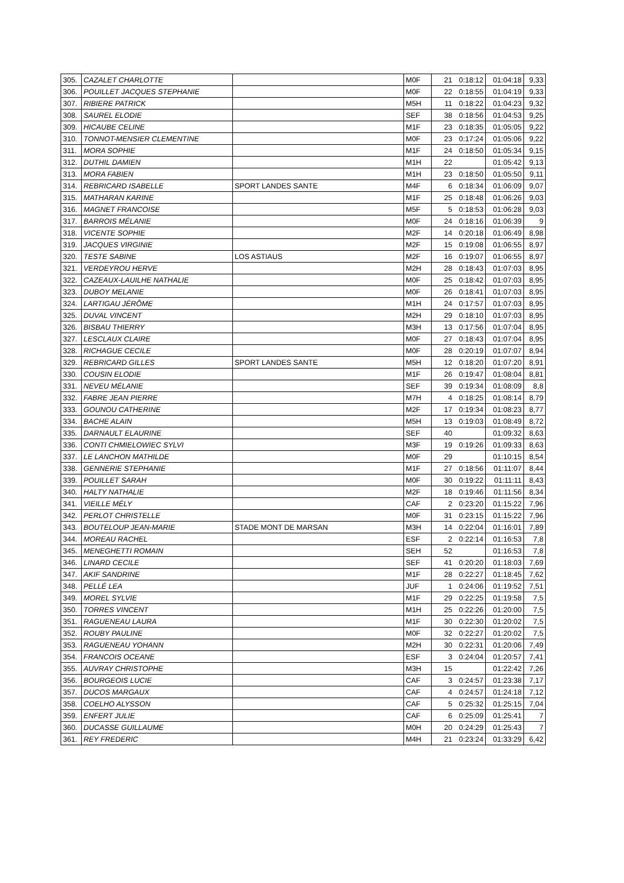| 305. | CAZALET CHARLOTTE | | M0F | 21 | 0:18:12 | 01:04:18 | 9,33 |
| 306. | POUILLET JACQUES STEPHANIE | | M0F | 22 | 0:18:55 | 01:04:19 | 9,33 |
| 307. | RIBIERE PATRICK | | M5H | 11 | 0:18:22 | 01:04:23 | 9,32 |
| 308. | SAUREL ELODIE | | SEF | 38 | 0:18:56 | 01:04:53 | 9,25 |
| 309. | HICAUBE CELINE | | M1F | 23 | 0:18:35 | 01:05:05 | 9,22 |
| 310. | TONNOT-MENSIER CLEMENTINE | | M0F | 23 | 0:17:24 | 01:05:06 | 9,22 |
| 311. | MORA SOPHIE | | M1F | 24 | 0:18:50 | 01:05:34 | 9,15 |
| 312. | DUTHIL DAMIEN | | M1H | 22 | | 01:05:42 | 9,13 |
| 313. | MORA FABIEN | | M1H | 23 | 0:18:50 | 01:05:50 | 9,11 |
| 314. | REBRICARD ISABELLE | SPORT LANDES SANTE | M4F | 6 | 0:18:34 | 01:06:09 | 9,07 |
| 315. | MATHARAN KARINE | | M1F | 25 | 0:18:48 | 01:06:26 | 9,03 |
| 316. | MAGNET FRANCOISE | | M5F | 5 | 0:18:53 | 01:06:28 | 9,03 |
| 317. | BARROIS MÉLANIE | | M0F | 24 | 0:18:16 | 01:06:39 | 9 |
| 318. | VICENTE SOPHIE | | M2F | 14 | 0:20:18 | 01:06:49 | 8,98 |
| 319. | JACQUES VIRGINIE | | M2F | 15 | 0:19:08 | 01:06:55 | 8,97 |
| 320. | TESTE SABINE | LOS ASTIAUS | M2F | 16 | 0:19:07 | 01:06:55 | 8,97 |
| 321. | VERDEYROU HERVE | | M2H | 28 | 0:18:43 | 01:07:03 | 8,95 |
| 322. | CAZEAUX-LAUILHE NATHALIE | | M0F | 25 | 0:18:42 | 01:07:03 | 8,95 |
| 323. | DUBOY MELANIE | | M0F | 26 | 0:18:41 | 01:07:03 | 8,95 |
| 324. | LARTIGAU JÉRÔME | | M1H | 24 | 0:17:57 | 01:07:03 | 8,95 |
| 325. | DUVAL VINCENT | | M2H | 29 | 0:18:10 | 01:07:03 | 8,95 |
| 326. | BISBAU THIERRY | | M3H | 13 | 0:17:56 | 01:07:04 | 8,95 |
| 327. | LESCLAUX CLAIRE | | M0F | 27 | 0:18:43 | 01:07:04 | 8,95 |
| 328. | RICHAGUE CECILE | | M0F | 28 | 0:20:19 | 01:07:07 | 8,94 |
| 329. | REBRICARD GILLES | SPORT LANDES SANTE | M5H | 12 | 0:18:20 | 01:07:20 | 8,91 |
| 330. | COUSIN ELODIE | | M1F | 26 | 0:19:47 | 01:08:04 | 8,81 |
| 331. | NEVEU MÉLANIE | | SEF | 39 | 0:19:34 | 01:08:09 | 8,8 |
| 332. | FABRE JEAN PIERRE | | M7H | 4 | 0:18:25 | 01:08:14 | 8,79 |
| 333. | GOUNOU CATHERINE | | M2F | 17 | 0:19:34 | 01:08:23 | 8,77 |
| 334. | BACHE ALAIN | | M5H | 13 | 0:19:03 | 01:08:49 | 8,72 |
| 335. | DARNAULT ELAURINE | | SEF | 40 | | 01:09:32 | 8,63 |
| 336. | CONTI CHMIELOWIEC SYLVI | | M3F | 19 | 0:19:26 | 01:09:33 | 8,63 |
| 337. | LE LANCHON MATHILDE | | M0F | 29 | | 01:10:15 | 8,54 |
| 338. | GENNERIE STEPHANIE | | M1F | 27 | 0:18:56 | 01:11:07 | 8,44 |
| 339. | POUILLET SARAH | | M0F | 30 | 0:19:22 | 01:11:11 | 8,43 |
| 340. | HALTY NATHALIE | | M2F | 18 | 0:19:46 | 01:11:56 | 8,34 |
| 341. | VIEILLE MÉLY | | CAF | 2 | 0:23:20 | 01:15:22 | 7,96 |
| 342. | PERLOT CHRISTELLE | | M0F | 31 | 0:23:15 | 01:15:22 | 7,96 |
| 343. | BOUTELOUP JEAN-MARIE | STADE MONT DE MARSAN | M3H | 14 | 0:22:04 | 01:16:01 | 7,89 |
| 344. | MOREAU RACHEL | | ESF | 2 | 0:22:14 | 01:16:53 | 7,8 |
| 345. | MENEGHETTI ROMAIN | | SEH | 52 | | 01:16:53 | 7,8 |
| 346. | LINARD CECILE | | SEF | 41 | 0:20:20 | 01:18:03 | 7,69 |
| 347. | AKIF SANDRINE | | M1F | 28 | 0:22:27 | 01:18:45 | 7,62 |
| 348. | PELLÉ LEA | | JUF | 1 | 0:24:06 | 01:19:52 | 7,51 |
| 349. | MOREL SYLVIE | | M1F | 29 | 0:22:25 | 01:19:58 | 7,5 |
| 350. | TORRES VINCENT | | M1H | 25 | 0:22:26 | 01:20:00 | 7,5 |
| 351. | RAGUENEAU LAURA | | M1F | 30 | 0:22:30 | 01:20:02 | 7,5 |
| 352. | ROUBY PAULINE | | M0F | 32 | 0:22:27 | 01:20:02 | 7,5 |
| 353. | RAGUENEAU YOHANN | | M2H | 30 | 0:22:31 | 01:20:06 | 7,49 |
| 354. | FRANCOIS OCEANE | | ESF | 3 | 0:24:04 | 01:20:57 | 7,41 |
| 355. | AUVRAY CHRISTOPHE | | M3H | 15 | | 01:22:42 | 7,26 |
| 356. | BOURGEOIS LUCIE | | CAF | 3 | 0:24:57 | 01:23:38 | 7,17 |
| 357. | DUCOS MARGAUX | | CAF | 4 | 0:24:57 | 01:24:18 | 7,12 |
| 358. | COELHO ALYSSON | | CAF | 5 | 0:25:32 | 01:25:15 | 7,04 |
| 359. | ENFERT JULIE | | CAF | 6 | 0:25:09 | 01:25:41 | 7 |
| 360. | DUCASSE GUILLAUME | | M0H | 20 | 0:24:29 | 01:25:43 | 7 |
| 361. | REY FREDERIC | | M4H | 21 | 0:23:24 | 01:33:29 | 6,42 |